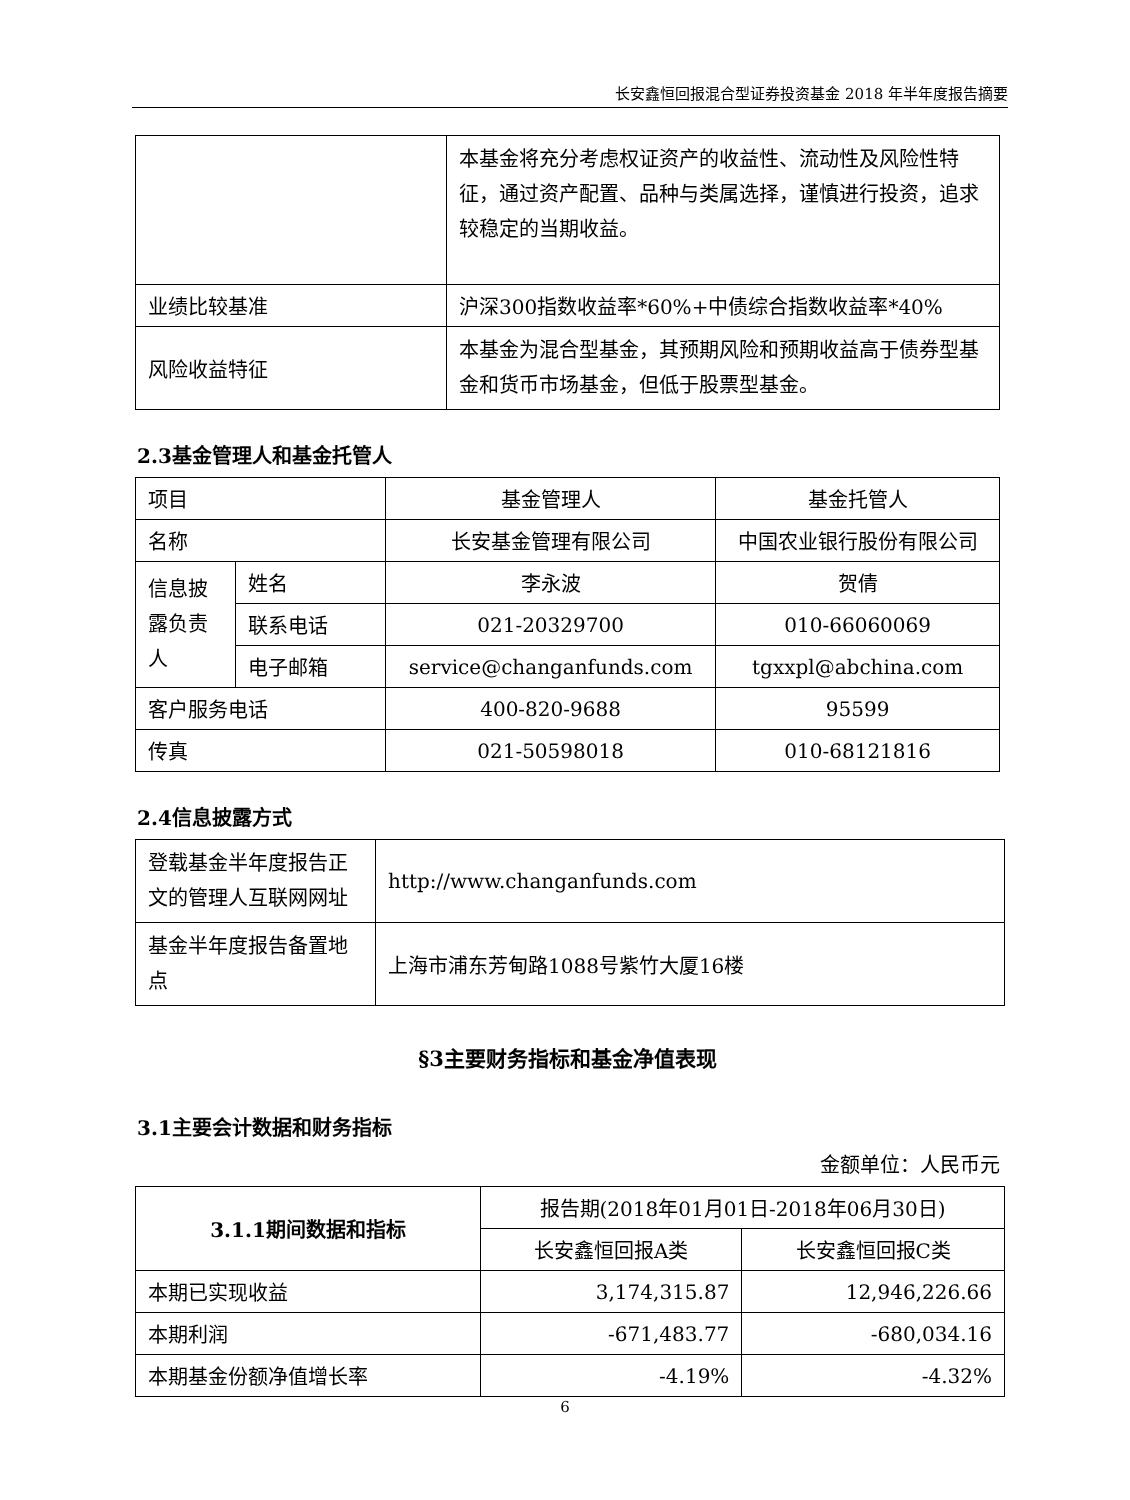长安鑫恒回报混合型证券投资基金 2018 年半年度报告摘要
| | 本基金将充分考虑权证资产的收益性、流动性及风险性特征，通过资产配置、品种与类属选择，谨慎进行投资，追求较稳定的当期收益。 |
| 业绩比较基准 | 沪深300指数收益率*60%+中债综合指数收益率*40% |
| 风险收益特征 | 本基金为混合型基金，其预期风险和预期收益高于债券型基金和货币市场基金，但低于股票型基金。 |
2.3基金管理人和基金托管人
| 项目 | | 基金管理人 | 基金托管人 |
| 名称 | | 长安基金管理有限公司 | 中国农业银行股份有限公司 |
| 信息披露负责人 | 姓名 | 李永波 | 贺倩 |
| | 联系电话 | 021-20329700 | 010-66060069 |
| | 电子邮箱 | service@changanfunds.com | tgxxpl@abchina.com |
| 客户服务电话 | | 400-820-9688 | 95599 |
| 传真 | | 021-50598018 | 010-68121816 |
2.4信息披露方式
| 登载基金半年度报告正文的管理人互联网网址 | http://www.changanfunds.com |
| 基金半年度报告备置地点 | 上海市浦东芳甸路1088号紫竹大厦16楼 |
§3主要财务指标和基金净值表现
3.1主要会计数据和财务指标
金额单位：人民币元
| 3.1.1期间数据和指标 | 报告期(2018年01月01日-2018年06月30日) | |
| --- | --- | --- |
| | 长安鑫恒回报A类 | 长安鑫恒回报C类 |
| 本期已实现收益 | 3,174,315.87 | 12,946,226.66 |
| 本期利润 | -671,483.77 | -680,034.16 |
| 本期基金份额净值增长率 | -4.19% | -4.32% |
6